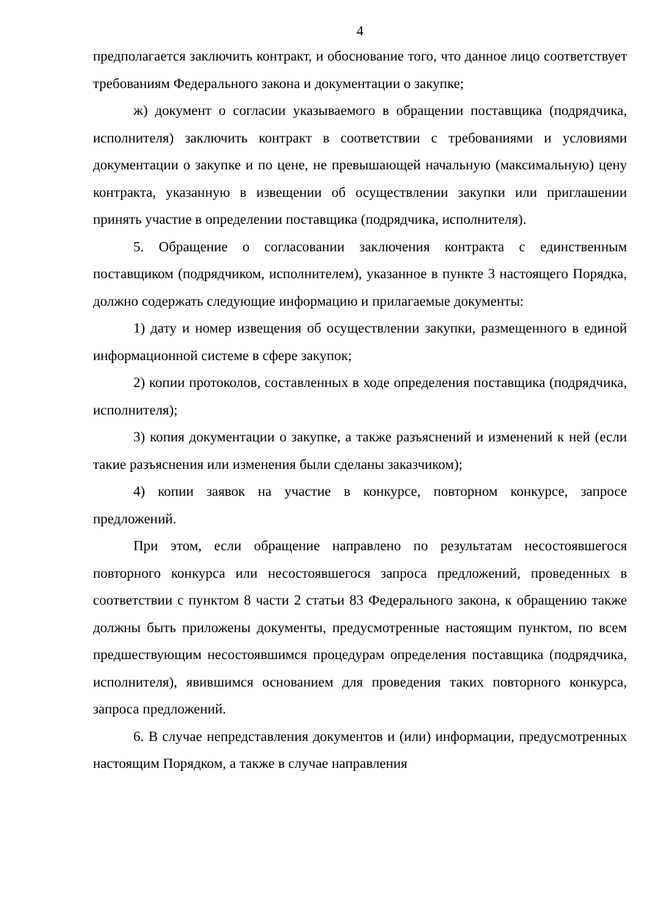4
предполагается заключить контракт, и обоснование того, что данное лицо соответствует требованиям Федерального закона и документации о закупке;
ж) документ о согласии указываемого в обращении поставщика (подрядчика, исполнителя) заключить контракт в соответствии с требованиями и условиями документации о закупке и по цене, не превышающей начальную (максимальную) цену контракта, указанную в извещении об осуществлении закупки или приглашении принять участие в определении поставщика (подрядчика, исполнителя).
5. Обращение о согласовании заключения контракта с единственным поставщиком (подрядчиком, исполнителем), указанное в пункте 3 настоящего Порядка, должно содержать следующие информацию и прилагаемые документы:
1) дату и номер извещения об осуществлении закупки, размещенного в единой информационной системе в сфере закупок;
2) копии протоколов, составленных в ходе определения поставщика (подрядчика, исполнителя);
3) копия документации о закупке, а также разъяснений и изменений к ней (если такие разъяснения или изменения были сделаны заказчиком);
4) копии заявок на участие в конкурсе, повторном конкурсе, запросе предложений.
При этом, если обращение направлено по результатам несостоявшегося повторного конкурса или несостоявшегося запроса предложений, проведенных в соответствии с пунктом 8 части 2 статьи 83 Федерального закона, к обращению также должны быть приложены документы, предусмотренные настоящим пунктом, по всем предшествующим несостоявшимся процедурам определения поставщика (подрядчика, исполнителя), явившимся основанием для проведения таких повторного конкурса, запроса предложений.
6. В случае непредставления документов и (или) информации, предусмотренных настоящим Порядком, а также в случае направления